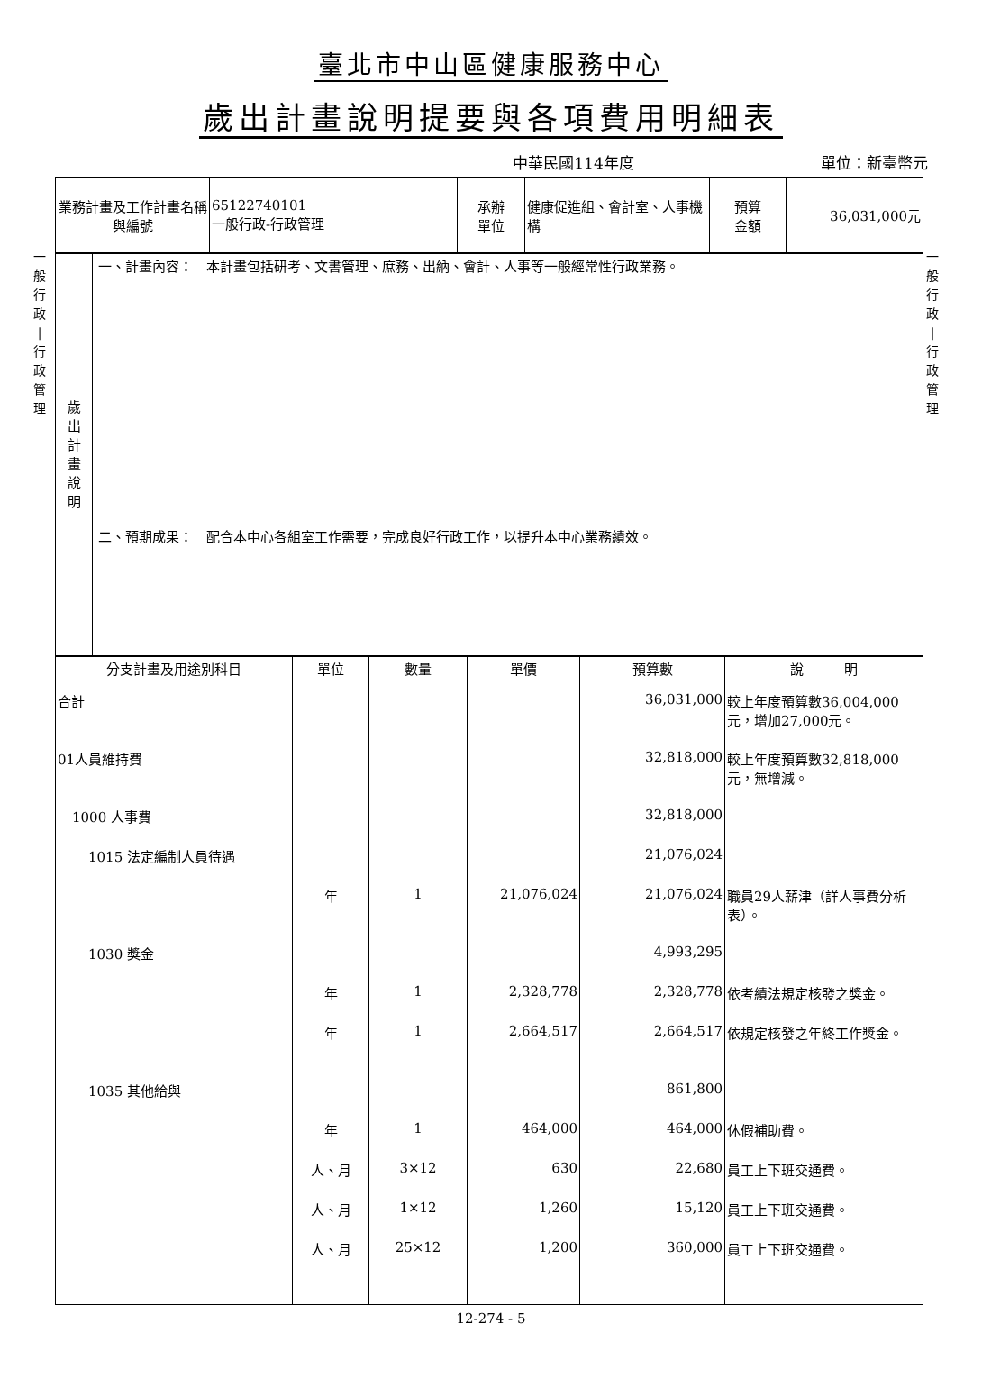臺北市中山區健康服務中心
歲出計畫說明提要與各項費用明細表
中華民國114年度 單位：新臺幣元
一
般
行
政
|
行
政
管
理
一
般
行
政
|
行
政
管
理
| 業務計畫及工作計畫名稱與編號 | 65122740101 一般行政-行政管理 | 承辦 單位 | 健康促進組、會計室、人事機構 | 預算 金額 | 36,031,000元 |
| 歲 出 計 畫 說 明 | 一、計畫內容： 本計畫包括研考、文書管理、庶務、出納、會計、人事等一般經常性行政業務。 二、預期成果： 配合本中心各組室工作需要，完成良好行政工作，以提升本中心業務績效。 |
| 分支計畫及用途別科目 | 單位 | 數量 | 單價 | 預算數 | 說 明 |
| --- | --- | --- | --- | --- | --- |
| 合計 | | | | 36,031,000 | 較上年度預算數36,004,000元，增加27,000元。 |
| 01人員維持費 | | | | 32,818,000 | 較上年度預算數32,818,000元，無增減。 |
| 1000 人事費 | | | | 32,818,000 | |
| 1015 法定編制人員待遇 | | | | 21,076,024 | |
| | 年 | 1 | 21,076,024 | 21,076,024 | 職員29人薪津（詳人事費分析表）。 |
| 1030 獎金 | | | | 4,993,295 | |
| | 年 | 1 | 2,328,778 | 2,328,778 | 依考績法規定核發之獎金。 |
| | 年 | 1 | 2,664,517 | 2,664,517 | 依規定核發之年終工作獎金。 |
| 1035 其他給與 | | | | 861,800 | |
| | 年 | 1 | 464,000 | 464,000 | 休假補助費。 |
| | 人、月 | 3×12 | 630 | 22,680 | 員工上下班交通費。 |
| | 人、月 | 1×12 | 1,260 | 15,120 | 員工上下班交通費。 |
| | 人、月 | 25×12 | 1,200 | 360,000 | 員工上下班交通費。 |
12-274 - 5